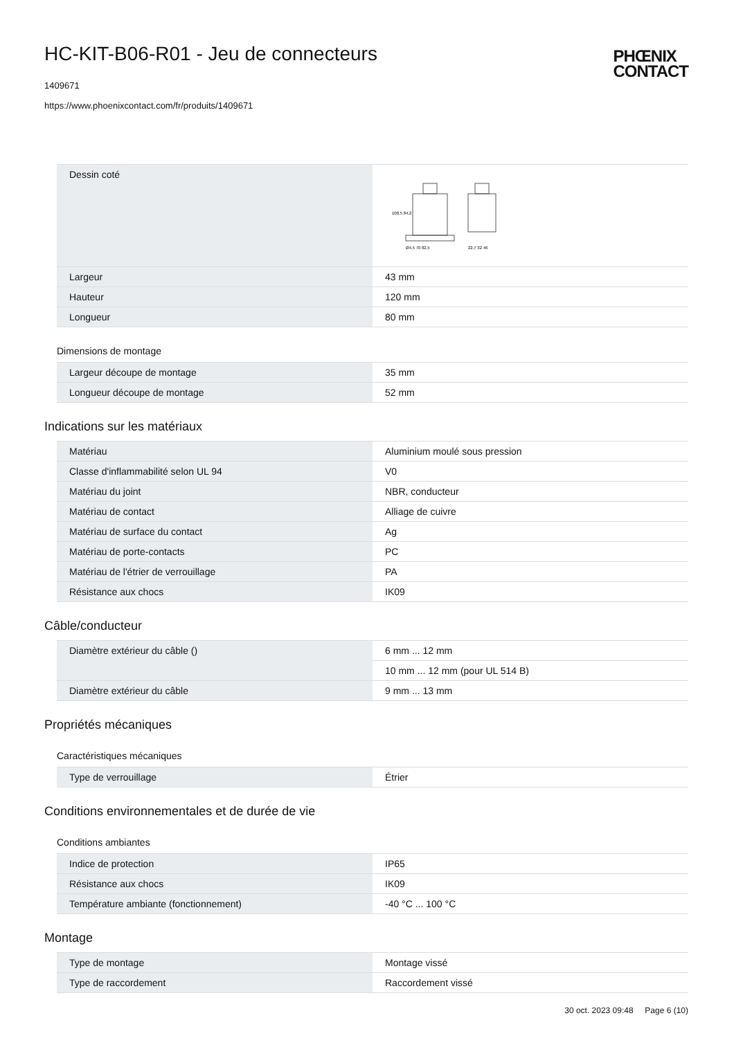HC-KIT-B06-R01 - Jeu de connecteurs
1409671
https://www.phoenixcontact.com/fr/produits/1409671
PHŒNIX
CONTACT
| Dessin coté | Ø4,5 70 82,5 22,7 32 46 108,5 84,2 |
| Largeur | 43 mm |
| Hauteur | 120 mm |
| Longueur | 80 mm |
Dimensions de montage
| Largeur découpe de montage | 35 mm |
| Longueur découpe de montage | 52 mm |
Indications sur les matériaux
| Matériau | Aluminium moulé sous pression |
| Classe d'inflammabilité selon UL 94 | V0 |
| Matériau du joint | NBR, conducteur |
| Matériau de contact | Alliage de cuivre |
| Matériau de surface du contact | Ag |
| Matériau de porte-contacts | PC |
| Matériau de l'étrier de verrouillage | PA |
| Résistance aux chocs | IK09 |
Câble/conducteur
| Diamètre extérieur du câble () | 6 mm ... 12 mm |
| | 10 mm ... 12 mm (pour UL 514 B) |
| Diamètre extérieur du câble | 9 mm ... 13 mm |
Propriétés mécaniques
Caractéristiques mécaniques
| Type de verrouillage | Étrier |
Conditions environnementales et de durée de vie
Conditions ambiantes
| Indice de protection | IP65 |
| Résistance aux chocs | IK09 |
| Température ambiante (fonctionnement) | -40 °C ... 100 °C |
Montage
| Type de montage | Montage vissé |
| Type de raccordement | Raccordement vissé |
30 oct. 2023 09:48 Page 6 (10)